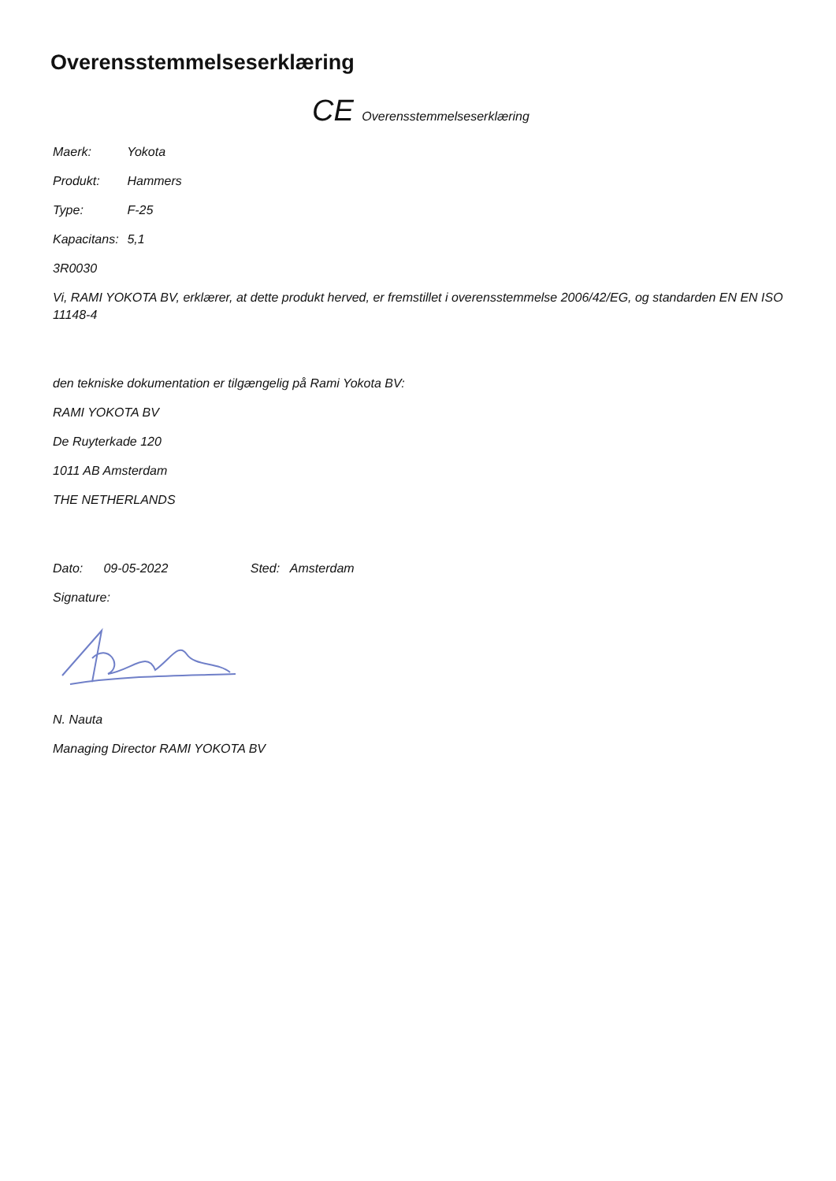Overensstemmelseserklæring
CE Overensstemmelseserklæring
Maerk: Yokota
Produkt: Hammers
Type: F-25
Kapacitans: 5,1
3R0030
Vi, RAMI YOKOTA BV, erklærer, at dette produkt herved, er fremstillet i overensstemmelse 2006/42/EG, og standarden EN EN ISO 11148-4
den tekniske dokumentation er tilgængelig på Rami Yokota BV:
RAMI YOKOTA BV
De Ruyterkade 120
1011 AB Amsterdam
THE NETHERLANDS
Dato: 09-05-2022 Sted: Amsterdam
Signature:
N. Nauta
Managing Director RAMI YOKOTA BV